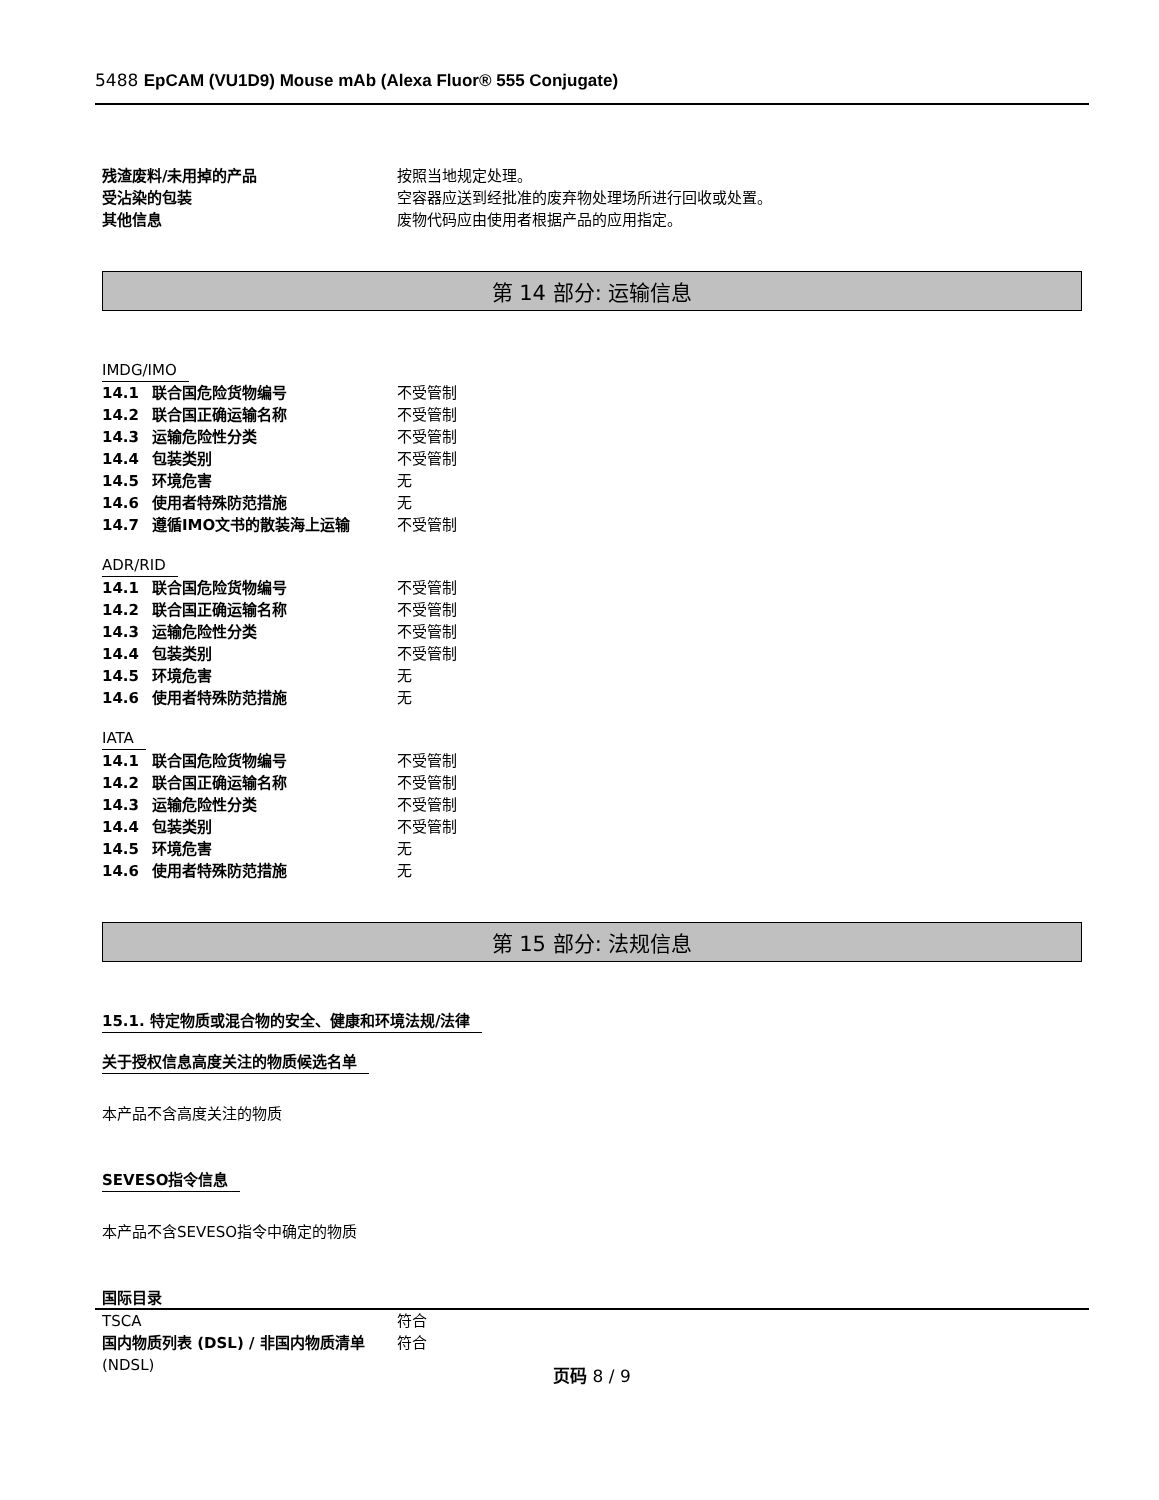5488 EpCAM (VU1D9) Mouse mAb (Alexa Fluor® 555 Conjugate)
| 残渣废料/未用掉的产品 | 按照当地规定处理。 |
| 受沾染的包装 | 空容器应送到经批准的废弃物处理场所进行回收或处置。 |
| 其他信息 | 废物代码应由使用者根据产品的应用指定。 |
第 14 部分: 运输信息
IMDG/IMO
| 14.1 联合国危险货物编号 | 不受管制 |
| 14.2 联合国正确运输名称 | 不受管制 |
| 14.3 运输危险性分类 | 不受管制 |
| 14.4 包装类别 | 不受管制 |
| 14.5 环境危害 | 无 |
| 14.6 使用者特殊防范措施 | 无 |
| 14.7 遵循IMO文书的散装海上运输 | 不受管制 |
ADR/RID
| 14.1 联合国危险货物编号 | 不受管制 |
| 14.2 联合国正确运输名称 | 不受管制 |
| 14.3 运输危险性分类 | 不受管制 |
| 14.4 包装类别 | 不受管制 |
| 14.5 环境危害 | 无 |
| 14.6 使用者特殊防范措施 | 无 |
IATA
| 14.1 联合国危险货物编号 | 不受管制 |
| 14.2 联合国正确运输名称 | 不受管制 |
| 14.3 运输危险性分类 | 不受管制 |
| 14.4 包装类别 | 不受管制 |
| 14.5 环境危害 | 无 |
| 14.6 使用者特殊防范措施 | 无 |
第 15 部分: 法规信息
15.1. 特定物质或混合物的安全、健康和环境法规/法律
关于授权信息高度关注的物质候选名单
本产品不含高度关注的物质
SEVESO指令信息
本产品不含SEVESO指令中确定的物质
国际目录
| TSCA | 符合 |
| 国内物质列表 (DSL) / 非国内物质清单 (NDSL) | 符合 |
页码 8 / 9